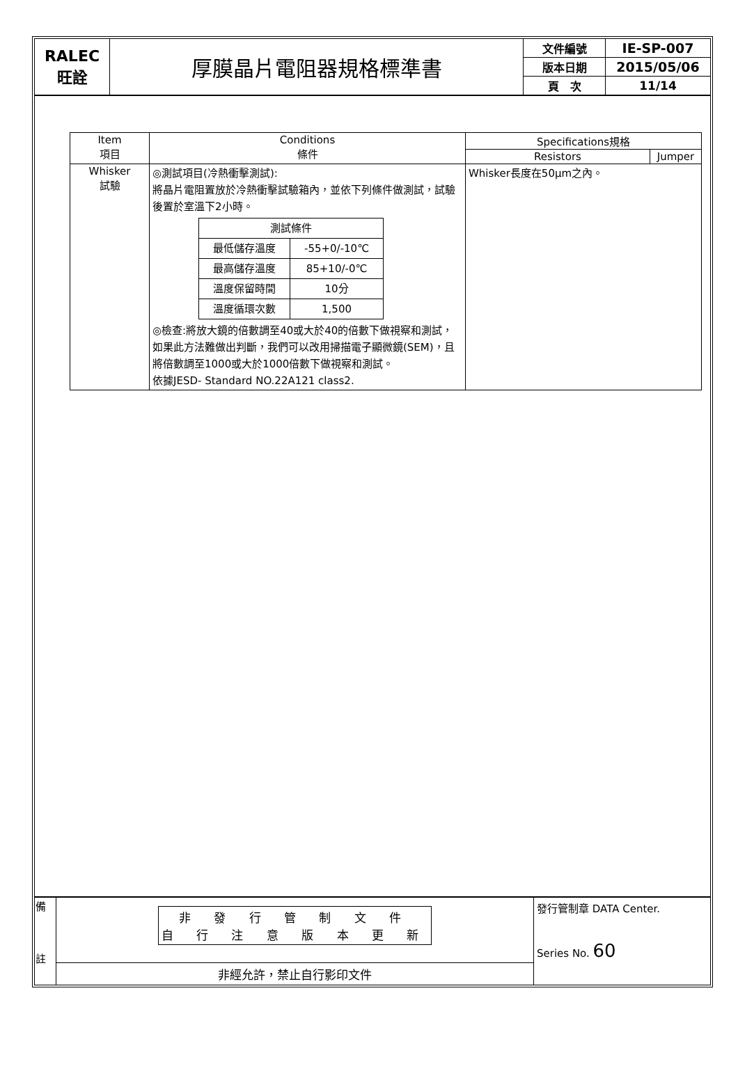| RALEC 旺詮 | 厚膜晶片電阻器規格標準書 | 文件編號 | IE-SP-007 |
| | | 版本日期 | 2015/05/06 |
| | | 頁 次 | 11/14 |
| Item 項目 | Conditions 條件 | Specifications規格 | |
| --- | --- | --- | --- |
| | | Resistors | Jumper |
| Whisker 試驗 | ◎測試項目(冷熱衝擊測試): 將晶片電阻置放於冷熱衝擊試驗箱內，並依下列條件做測試，試驗後置於室溫下2小時。 / 測試條件 / / / 最低儲存溫度 / -55+0/-10℃ / / 最高儲存溫度 / 85+10/-0℃ / / 溫度保留時間 / 10分 / / 溫度循環次數 / 1,500 / ◎檢查:將放大鏡的倍數調至40或大於40的倍數下做視察和測試，如果此方法難做出判斷，我們可以改用掃描電子顯微鏡(SEM)，且將倍數調至1000或大於1000倍數下做視察和測試。 依據JESD- Standard NO.22A121 class2. | Whisker長度在50μm之內。 | |
| 備 註 | 非 發 行 管 制 文 件 自 行 注 意 版 本 更 新 | 發行管制章 DATA Center. Series No. 60 |
| | 非經允許，禁止自行影印文件 | |